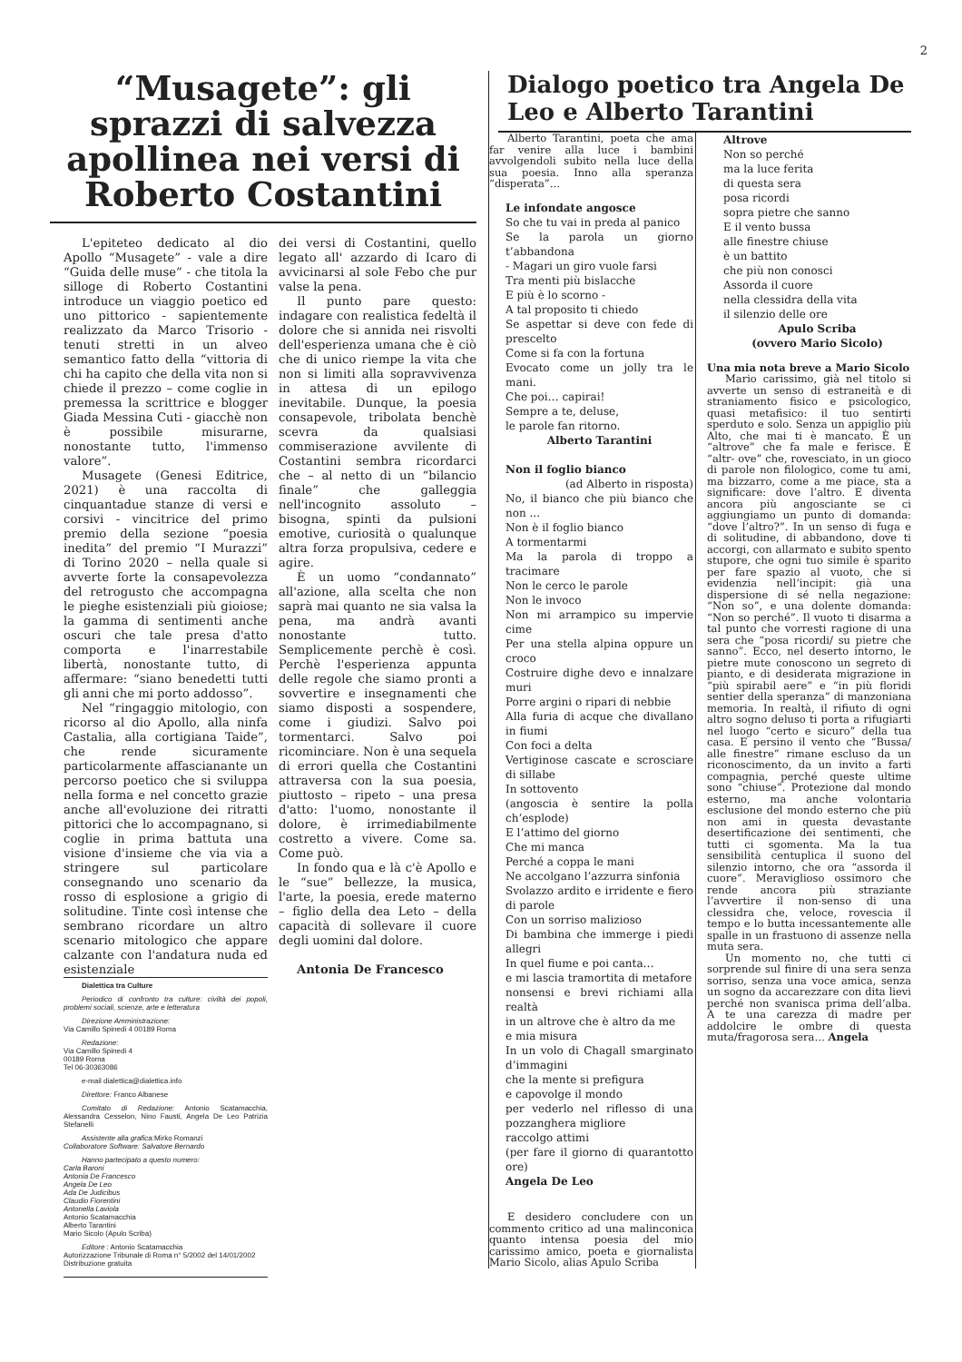2
“Musagete”: gli sprazzi di salvezza apollinea nei versi di Roberto Costantini
L'epiteteo dedicato al dio Apollo “Musagete” - vale a dire “Guida delle muse” - che titola la silloge di Roberto Costantini introduce un viaggio poetico ed uno pittorico - sapientemente realizzato da Marco Trisorio - tenuti stretti in un alveo semantico fatto della “vittoria di chi ha capito che della vita non si chiede il prezzo – come coglie in premessa la scrittrice e blogger Giada Messina Cuti - giacchè non è possibile misurarne, nonostante tutto, l'immenso valore”.
Musagete (Genesi Editrice, 2021) è una raccolta di cinquantadue stanze di versi e corsivi - vincitrice del primo premio della sezione “poesia inedita” del premio “I Murazzi” di Torino 2020 – nella quale si avverte forte la consapevolezza del retrogusto che accompagna le pieghe esistenziali più gioiose; la gamma di sentimenti anche oscuri che tale presa d'atto comporta e l'inarrestabile libertà, nonostante tutto, di affermare: “siano benedetti tutti gli anni che mi porto addosso”.
Nel “ringaggio mitologio, con ricorso al dio Apollo, alla ninfa Castalia, alla cortigiana Taide”, che rende sicuramente particolarmente affascianante un percorso poetico che si sviluppa nella forma e nel concetto grazie anche all'evoluzione dei ritratti pittorici che lo accompagnano, si coglie in prima battuta una visione d'insieme che via via a stringere sul particolare consegnando uno scenario da rosso di esplosione a grigio di solitudine. Tinte così intense che sembrano ricordare un altro scenario mitologico che appare calzante con l'andatura nuda ed esistenziale
Dialettica tra Culture
Periodico di confronto tra culture: civiltà dei popoli, problemi sociali, scienze, arte e letteratura
Direzione Amministrazione:
Via Camillo Spinedi 4 00189 Roma
Redazione:
Via Camillo Spinedi 4
00189 Roma
Tel 06-30363086
e-mail dialettica@dialettica.info
Direttore: Franco Albanese
Comitato di Redazione: Antonio Scatamacchia, Alessandra Cesselon, Nino Fausti, Angela De Leo Patrizia Stefanelli
Assistente alla grafica: Mirko Romanzi
Collaboratore Software: Salvatore Bernardo
Hanno partecipato a questo numero:
Carla Baroni
Antonia De Francesco
Angela De Leo
Ada De Judicibus
Claudio Fiorentini
Antonella Laviola
Antonio Scatamacchia
Alberto Tarantini
Mario Sicolo (Apulo Scriba)
Editore : Antonio Scatamacchia
Autorizzazione Tribunale di Roma n° 5/2002 del 14/01/2002
Distribuzione gratuita
dei versi di Costantini, quello legato all' azzardo di Icaro di avvicinarsi al sole Febo che pur valse la pena.
Il punto pare questo: indagare con realistica fedeltà il dolore che si annida nei risvolti dell'esperienza umana che è ciò che di unico riempe la vita che non si limiti alla sopravvivenza in attesa di un epilogo inevitabile. Dunque, la poesia consapevole, tribolata benchè scevra da qualsiasi commiserazione avvilente di Costantini sembra ricordarci che – al netto di un “bilancio finale” che galleggia nell'incognito assoluto – bisogna, spinti da pulsioni emotive, curiosità o qualunque altra forza propulsiva, cedere e agire.
È un uomo “condannato” all'azione, alla scelta che non saprà mai quanto ne sia valsa la pena, ma andrà avanti nonostante tutto. Semplicemente perchè è così. Perchè l'esperienza appunta delle regole che siamo pronti a sovvertire e insegnamenti che siamo disposti a sospendere, come i giudizi. Salvo poi tormentarci. Salvo poi ricominciare. Non è una sequela di errori quella che Costantini attraversa con la sua poesia, piuttosto – ripeto – una presa d'atto: l'uomo, nonostante il dolore, è irrimediabilmente costretto a vivere. Come sa. Come può.
In fondo qua e là c'è Apollo e le “sue” bellezze, la musica, l'arte, la poesia, erede materno – figlio della dea Leto – della capacità di sollevare il cuore degli uomini dal dolore.
Antonia De Francesco
Dialogo poetico tra Angela De Leo e Alberto Tarantini
Alberto Tarantini, poeta che ama far venire alla luce i bambini avvolgendoli subito nella luce della sua poesia. Inno alla speranza “disperata”…
Le infondate angosce
So che tu vai in preda al panico
Se la parola un giorno t’abbandona
- Magari un giro vuole farsi
Tra menti più bislacche
E più è lo scorno -
A tal proposito ti chiedo
Se aspettar si deve con fede di prescelto
Come si fa con la fortuna
Evocato come un jolly tra le mani.
Che poi… capirai!
Sempre a te, deluse,
le parole fan ritorno.
Alberto Tarantini
Non il foglio bianco
(ad Alberto in risposta)
No, il bianco che più bianco che non ...
Non è il foglio bianco
A tormentarmi
Ma la parola di troppo a tracimare
Non le cerco le parole
Non le invoco
Non mi arrampico su impervie cime
Per una stella alpina oppure un croco
Costruire dighe devo e innalzare muri
Porre argini o ripari di nebbie
Alla furia di acque che divallano in fiumi
Con foci a delta
Vertiginose cascate e scrosciare di sillabe
In sottovento
(angoscia è sentire la polla ch’esplode)
E l’attimo del giorno
Che mi manca
Perché a coppa le mani
Ne accolgano l’azzurra sinfonia
Svolazzo ardito e irridente e fiero di parole
Con un sorriso malizioso
Di bambina che immerge i piedi allegri
In quel fiume e poi canta…
e mi lascia tramortita di metafore
nonsensi e brevi richiami alla realtà
in un altrove che è altro da me
e mia misura
In un volo di Chagall smarginato d’immagini
che la mente si prefigura
e capovolge il mondo
per vederlo nel riflesso di una pozzanghera migliore
raccolgo attimi
(per fare il giorno di quarantotto ore)
Angela De Leo
E desidero concludere con un commento critico ad una malinconica quanto intensa poesia del mio carissimo amico, poeta e giornalista Mario Sicolo, alias Apulo Scriba
Altrove
Non so perché
ma la luce ferita
di questa sera
posa ricordi
sopra pietre che sanno
E il vento bussa
alle finestre chiuse
è un battito
che più non conosci
Assorda il cuore
nella clessidra della vita
il silenzio delle ore
Apulo Scriba
(ovvero Mario Sicolo)
Una mia nota breve a Mario Sicolo
Mario carissimo, già nel titolo si avverte un senso di estraneità e di straniamento fisico e psicologico, quasi metafisico: il tuo sentirti sperduto e solo. Senza un appiglio più Alto, che mai ti è mancato. È un “altrove” che fa male e ferisce. È “altr- ove” che, rovesciato, in un gioco di parole non filologico, come tu ami, ma bizzarro, come a me piace, sta a significare: dove l’altro. E diventa ancora più angosciante se ci aggiungiamo un punto di domanda: “dove l’altro?”. In un senso di fuga e di solitudine, di abbandono, dove ti accorgi, con allarmato e subito spento stupore, che ogni tuo simile è sparito per fare spazio al vuoto, che si evidenzia nell’incipit: già una dispersione di sé nella negazione: “Non so”, e una dolente domanda: “Non so perché”. Il vuoto ti disarma a tal punto che vorresti ragione di una sera che “posa ricordi/ su pietre che sanno”. Ecco, nel deserto intorno, le pietre mute conoscono un segreto di pianto, e di desiderata migrazione in “più spirabil aere” e “in più floridi sentier della speranza” di manzoniana memoria. In realtà, il rifiuto di ogni altro sogno deluso ti porta a rifugiarti nel luogo “certo e sicuro” della tua casa. E persino il vento che “Bussa/ alle finestre” rimane escluso da un riconoscimento, da un invito a farti compagnia, perché queste ultime sono “chiuse”. Protezione dal mondo esterno, ma anche volontaria esclusione del mondo esterno che più non ami in questa devastante desertificazione dei sentimenti, che tutti ci sgomenta. Ma la tua sensibilità centuplica il suono del silenzio intorno, che ora “assorda il cuore”. Meraviglioso ossimoro che rende ancora più straziante l’avvertire il non-senso di una clessidra che, veloce, rovescia il tempo e lo butta incessantemente alle spalle in un frastuono di assenze nella muta sera.
Un momento no, che tutti ci sorprende sul finire di una sera senza sorriso, senza una voce amica, senza un sogno da accarezzare con dita lievi perché non svanisca prima dell’alba. A te una carezza di madre per addolcire le ombre di questa muta/fragorosa sera… Angela